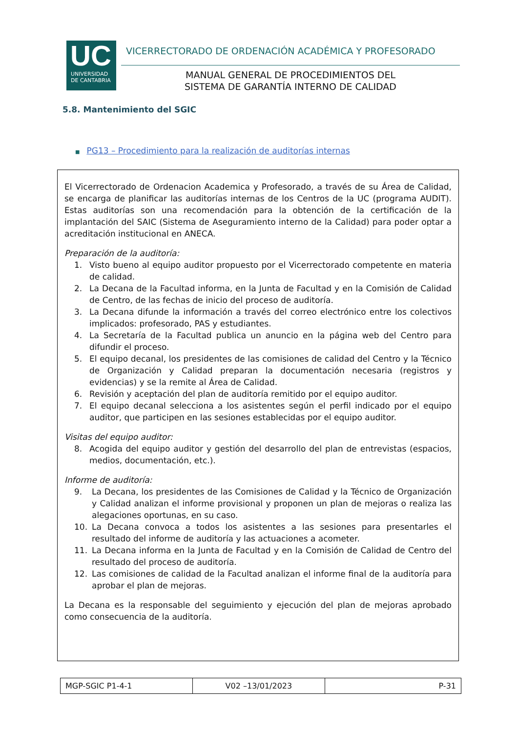UC
UNIVERSIDAD
DE CANTABRIA
VICERRECTORADO DE ORDENACIÓN ACADÉMICA Y PROFESORADO
MANUAL GENERAL DE PROCEDIMIENTOS DEL
SISTEMA DE GARANTÍA INTERNO DE CALIDAD
5.8. Mantenimiento del SGIC
■ PG13 – Procedimiento para la realización de auditorías internas
El Vicerrectorado de Ordenacion Academica y Profesorado, a través de su Área de Calidad, se encarga de planificar las auditorías internas de los Centros de la UC (programa AUDIT). Estas auditorías son una recomendación para la obtención de la certificación de la implantación del SAIC (Sistema de Aseguramiento interno de la Calidad) para poder optar a acreditación institucional en ANECA.
Preparación de la auditoría:
1. Visto bueno al equipo auditor propuesto por el Vicerrectorado competente en materia de calidad.
2. La Decana de la Facultad informa, en la Junta de Facultad y en la Comisión de Calidad de Centro, de las fechas de inicio del proceso de auditoría.
3. La Decana difunde la información a través del correo electrónico entre los colectivos implicados: profesorado, PAS y estudiantes.
4. La Secretaría de la Facultad publica un anuncio en la página web del Centro para difundir el proceso.
5. El equipo decanal, los presidentes de las comisiones de calidad del Centro y la Técnico de Organización y Calidad preparan la documentación necesaria (registros y evidencias) y se la remite al Área de Calidad.
6. Revisión y aceptación del plan de auditoría remitido por el equipo auditor.
7. El equipo decanal selecciona a los asistentes según el perfil indicado por el equipo auditor, que participen en las sesiones establecidas por el equipo auditor.
Visitas del equipo auditor:
8. Acogida del equipo auditor y gestión del desarrollo del plan de entrevistas (espacios, medios, documentación, etc.).
Informe de auditoría:
9. La Decana, los presidentes de las Comisiones de Calidad y la Técnico de Organización y Calidad analizan el informe provisional y proponen un plan de mejoras o realiza las alegaciones oportunas, en su caso.
10. La Decana convoca a todos los asistentes a las sesiones para presentarles el resultado del informe de auditoría y las actuaciones a acometer.
11. La Decana informa en la Junta de Facultad y en la Comisión de Calidad de Centro del resultado del proceso de auditoría.
12. Las comisiones de calidad de la Facultad analizan el informe final de la auditoría para aprobar el plan de mejoras.
La Decana es la responsable del seguimiento y ejecución del plan de mejoras aprobado como consecuencia de la auditoría.
| MGP-SGIC P1-4-1 | V02 –13/01/2023 | P-31 |